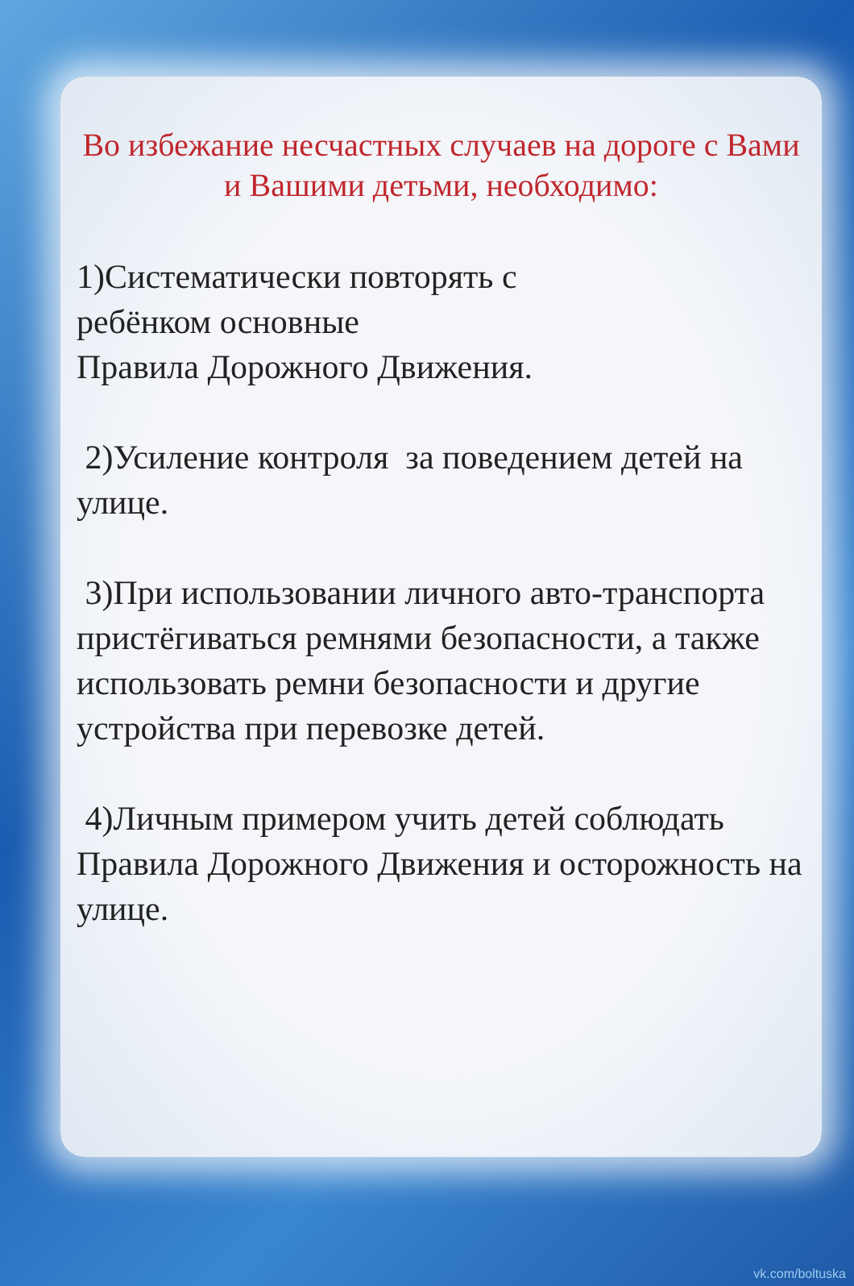Во избежание несчастных случаев на дороге с Вами и Вашими детьми, необходимо:
1)Систематически повторять с
ребёнком основные
Правила Дорожного Движения.
2)Усиление контроля за поведением детей на улице.
3)При использовании личного авто-транспорта пристёгиваться ремнями безопасности, а также использовать ремни безопасности и другие устройства при перевозке детей.
4)Личным примером учить детей соблюдать Правила Дорожного Движения и осторожность на улице.
vk.com/boltuska